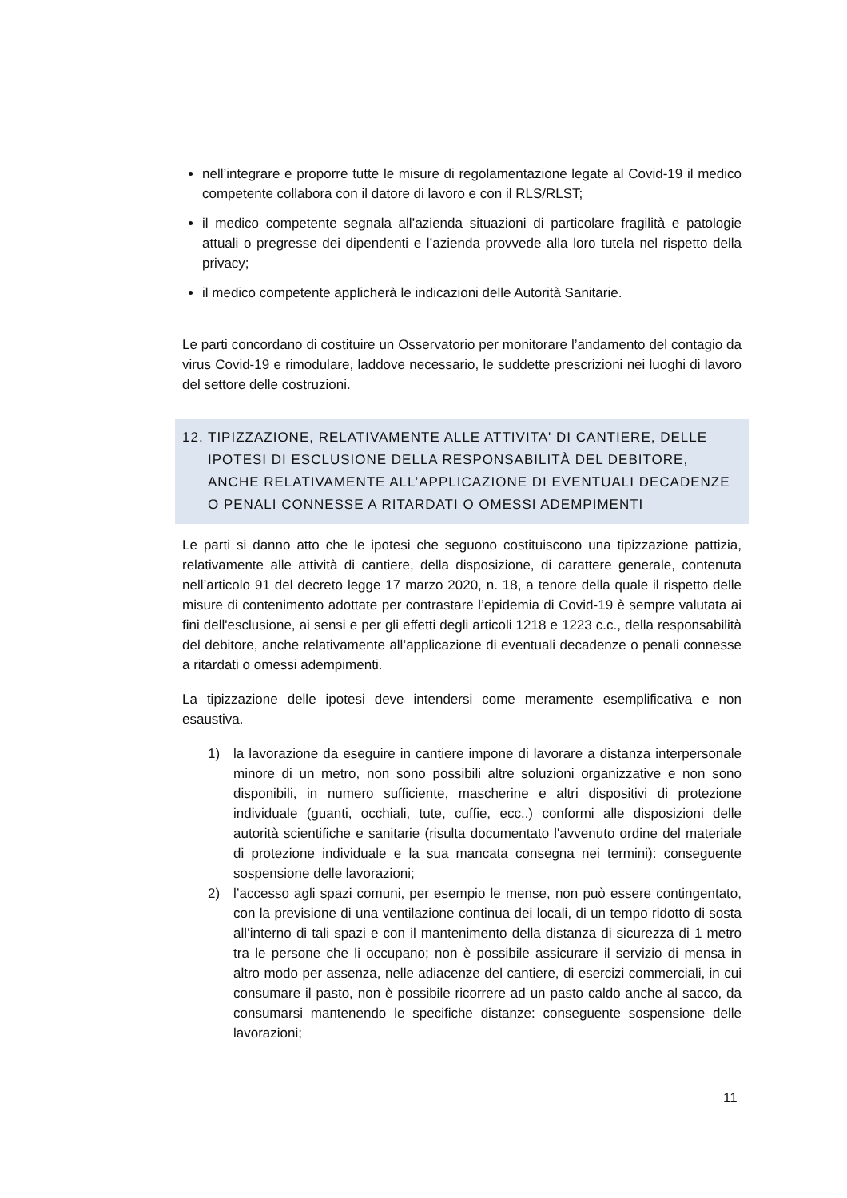nell’integrare e proporre tutte le misure di regolamentazione legate al Covid-19 il medico competente collabora con il datore di lavoro e con il RLS/RLST;
il medico competente segnala all’azienda situazioni di particolare fragilità e patologie attuali o pregresse dei dipendenti e l’azienda provvede alla loro tutela nel rispetto della privacy;
il medico competente applicherà le indicazioni delle Autorità Sanitarie.
Le parti concordano di costituire un Osservatorio per monitorare l’andamento del contagio da virus Covid-19 e rimodulare, laddove necessario, le suddette prescrizioni nei luoghi di lavoro del settore delle costruzioni.
12. TIPIZZAZIONE, RELATIVAMENTE ALLE ATTIVITA' DI CANTIERE, DELLE IPOTESI DI ESCLUSIONE DELLA RESPONSABILITÀ DEL DEBITORE, ANCHE RELATIVAMENTE ALL’APPLICAZIONE DI EVENTUALI DECADENZE O PENALI CONNESSE A RITARDATI O OMESSI ADEMPIMENTI
Le parti si danno atto che le ipotesi che seguono costituiscono una tipizzazione pattizia, relativamente alle attività di cantiere, della disposizione, di carattere generale, contenuta nell’articolo 91 del decreto legge 17 marzo 2020, n. 18, a tenore della quale il rispetto delle misure di contenimento adottate per contrastare l’epidemia di Covid-19 è sempre valutata ai fini dell'esclusione, ai sensi e per gli effetti degli articoli 1218 e 1223 c.c., della responsabilità del debitore, anche relativamente all’applicazione di eventuali decadenze o penali connesse a ritardati o omessi adempimenti.
La tipizzazione delle ipotesi deve intendersi come meramente esemplificativa e non esaustiva.
1) la lavorazione da eseguire in cantiere impone di lavorare a distanza interpersonale minore di un metro, non sono possibili altre soluzioni organizzative e non sono disponibili, in numero sufficiente, mascherine e altri dispositivi di protezione individuale (guanti, occhiali, tute, cuffie, ecc..) conformi alle disposizioni delle autorità scientifiche e sanitarie (risulta documentato l'avvenuto ordine del materiale di protezione individuale e la sua mancata consegna nei termini): conseguente sospensione delle lavorazioni;
2) l’accesso agli spazi comuni, per esempio le mense, non può essere contingentato, con la previsione di una ventilazione continua dei locali, di un tempo ridotto di sosta all’interno di tali spazi e con il mantenimento della distanza di sicurezza di 1 metro tra le persone che li occupano; non è possibile assicurare il servizio di mensa in altro modo per assenza, nelle adiacenze del cantiere, di esercizi commerciali, in cui consumare il pasto, non è possibile ricorrere ad un pasto caldo anche al sacco, da consumarsi mantenendo le specifiche distanze: conseguente sospensione delle lavorazioni;
11